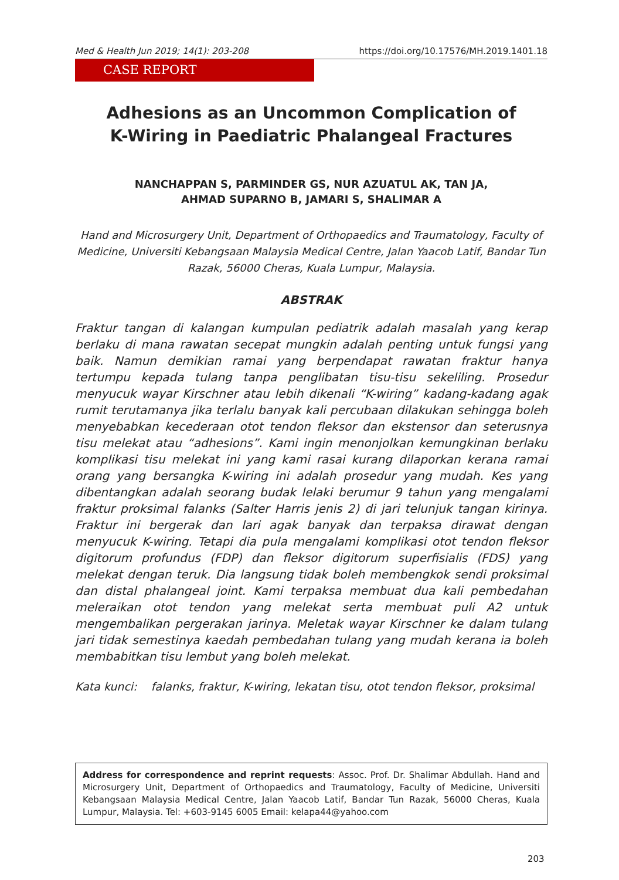Med & Health Jun 2019; 14(1): 203-208 https://doi.org/10.17576/MH.2019.1401.18
CASE REPORT
Adhesions as an Uncommon Complication of
K-Wiring in Paediatric Phalangeal Fractures
NANCHAPPAN S, PARMINDER GS, NUR AZUATUL AK, TAN JA,
AHMAD SUPARNO B, JAMARI S, SHALIMAR A
Hand and Microsurgery Unit, Department of Orthopaedics and Traumatology, Faculty of Medicine, Universiti Kebangsaan Malaysia Medical Centre, Jalan Yaacob Latif, Bandar Tun Razak, 56000 Cheras, Kuala Lumpur, Malaysia.
ABSTRAK
Fraktur tangan di kalangan kumpulan pediatrik adalah masalah yang kerap berlaku di mana rawatan secepat mungkin adalah penting untuk fungsi yang baik. Namun demikian ramai yang berpendapat rawatan fraktur hanya tertumpu kepada tulang tanpa penglibatan tisu-tisu sekeliling. Prosedur menyucuk wayar Kirschner atau lebih dikenali “K-wiring” kadang-kadang agak rumit terutamanya jika terlalu banyak kali percubaan dilakukan sehingga boleh menyebabkan kecederaan otot tendon fleksor dan ekstensor dan seterusnya tisu melekat atau “adhesions”. Kami ingin menonjolkan kemungkinan berlaku komplikasi tisu melekat ini yang kami rasai kurang dilaporkan kerana ramai orang yang bersangka K-wiring ini adalah prosedur yang mudah. Kes yang dibentangkan adalah seorang budak lelaki berumur 9 tahun yang mengalami fraktur proksimal falanks (Salter Harris jenis 2) di jari telunjuk tangan kirinya. Fraktur ini bergerak dan lari agak banyak dan terpaksa dirawat dengan menyucuk K-wiring. Tetapi dia pula mengalami komplikasi otot tendon fleksor digitorum profundus (FDP) dan fleksor digitorum superfisialis (FDS) yang melekat dengan teruk. Dia langsung tidak boleh membengkok sendi proksimal dan distal phalangeal joint. Kami terpaksa membuat dua kali pembedahan meleraikan otot tendon yang melekat serta membuat puli A2 untuk mengembalikan pergerakan jarinya. Meletak wayar Kirschner ke dalam tulang jari tidak semestinya kaedah pembedahan tulang yang mudah kerana ia boleh membabitkan tisu lembut yang boleh melekat.
Kata kunci: falanks, fraktur, K-wiring, lekatan tisu, otot tendon fleksor, proksimal
Address for correspondence and reprint requests: Assoc. Prof. Dr. Shalimar Abdullah. Hand and Microsurgery Unit, Department of Orthopaedics and Traumatology, Faculty of Medicine, Universiti Kebangsaan Malaysia Medical Centre, Jalan Yaacob Latif, Bandar Tun Razak, 56000 Cheras, Kuala Lumpur, Malaysia. Tel: +603-9145 6005 Email: kelapa44@yahoo.com
203